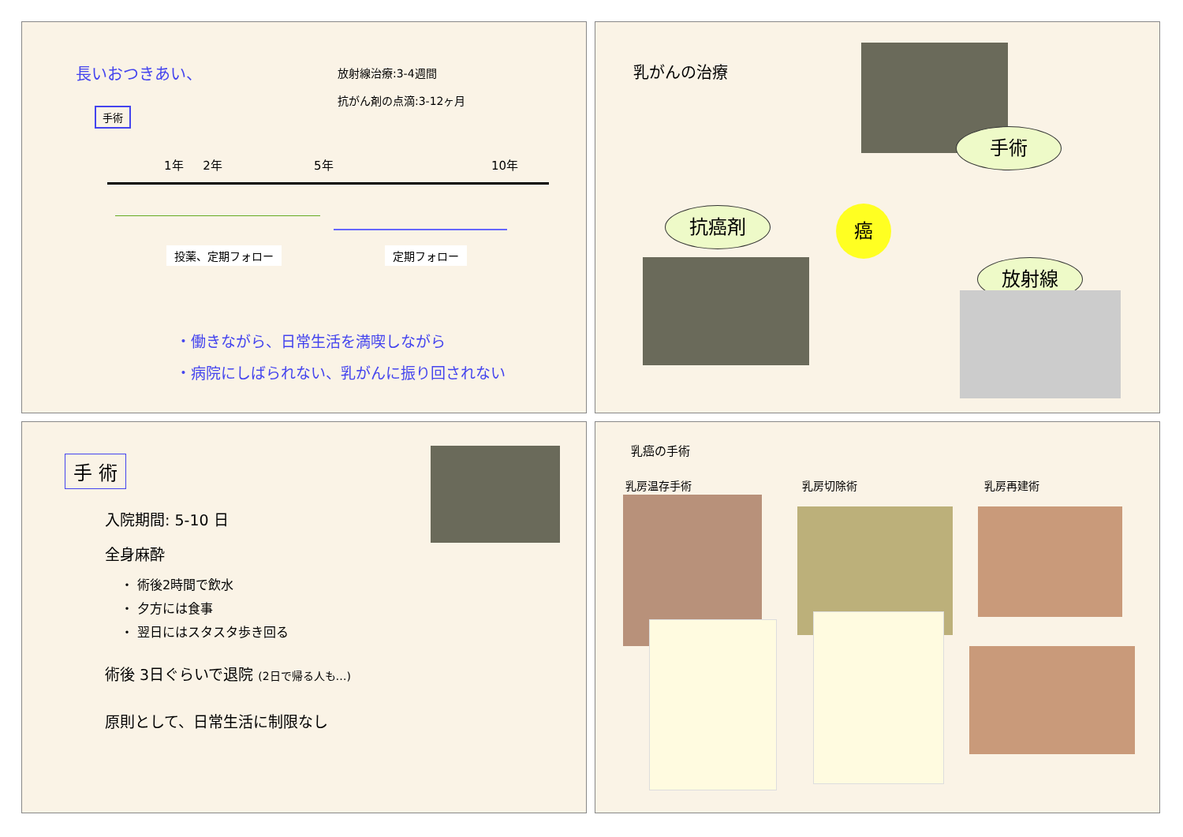長いおつきあい、
放射線治療:3-4週間
抗がん剤の点滴:3-12ヶ月
手術
1年 2年 5年 10年
投薬、定期フォロー 定期フォロー
・働きながら、日常生活を満喫しながら
・病院にしばられない、乳がんに振り回されない
乳がんの治療
手術
抗癌剤 癌
放射線
手 術
入院期間: 5-10 日
全身麻酔
・ 術後2時間で飲水
・ 夕方には食事
・ 翌日にはスタスタ歩き回る
術後 3日ぐらいで退院 (2日で帰る人も…)
原則として、日常生活に制限なし
乳癌の手術
乳房温存手術 乳房切除術 乳房再建術